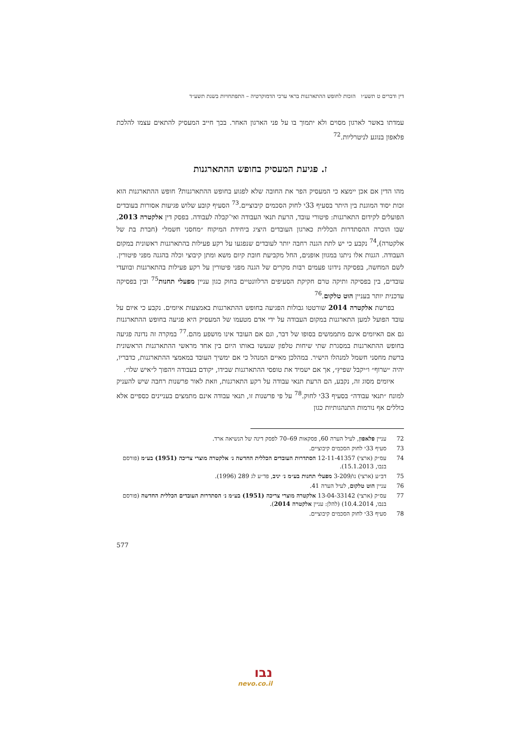דין ודברים ט תשע״ו הזכות לחופש ההתארגנות בראי ערכי הדמוקרטיה – התפתחויות בשנת תשע״ד
עמדתו באשר לארגון מסוים ולא יתמוך בו על פני הארגון האחר. בכך חייב המעסיק להתאים עצמו להלכת פלאפון בנוגע לניטרליות.<sup>72</sup>
ז. פגיעת המעסיק בחופש ההתארגנות
מהו הדין אם אכן יימצא כי המעסיק הפר את החובה שלא לפגוע בחופש ההתארגנות? חופש ההתארגנות הוא זכות יסוד המוגנת בין היתר בסעיף 33י לחוק הסכמים קיבוציים.<sup>73</sup> הסעיף קובע שלוש פגיעות אסורות בעובדים הפועלים לקידום התארגנות: פיטורי עובד, הרעת תנאי העבודה ואי־קבלה לעבודה. בפסק דין אלקטרה 2013, שבו הוכרה ההסתדרות הכללית כארגון העובדים היציג ביחידת המיקוח ״מחסני חשמל״ (חברת בת של אלקטרה),<sup>74</sup> נקבע כי יש לתת הגנה רחבה יותר לעובדים שנפגעו על רקע פעילות בהתארגנות ראשונית במקום העבודה. הגנות אלו ניתנו במגוון אופנים, החל מקביעת חובת קיום משא ומתן קיבוצי וכלה בהגנה מפני פיטורין. לשם המחשה, בפסיקה נידונו פעמים רבות מקרים של הגנה מפני פיטורין על רקע פעילות בהתארגנות ובוועדי עובדים, בין בפסיקה ותיקה טרם חקיקת הסעיפים הרלוונטיים בחוק כגון עניין מפעלי תחנות<sup>75</sup> ובין בפסיקה עדכנית יותר בעניין הוט טלקום.<sup>76</sup>
בפרשת אלקטרה 2014 שורטטו גבולות הפגיעה בחופש ההתארגנות באמצעות איומים. נקבע כי איום על עובד הפועל למען התארגנות במקום העבודה על ידי אדם מטעמו של המעסיק היא פגיעה בחופש ההתארגנות גם אם האיומים אינם מתממשים בסופו של דבר, וגם אם העובד אינו מושפע מהם.<sup>77</sup> במקרה זה נדונה פגיעה בחופש ההתארגנות במסגרת שתי שיחות טלפון שנעשו באותו היום בין אחד מראשי ההתארגנות הראשונית ברשת מחסני חשמל למנהלו הישיר. במהלכן מאיים המנהל כי אם ימשיך העובד במאמצי ההתארגנות, כדבריו, יהיה ״שרוף״ ו״יקבל שפיץ״, אך אם ישמיד את טופסי ההתארגנות שבידו, יקודם בעבודה ויהפוך ל״איש שלו״.
איומים מסוג זה, נקבע, הם הרעת תנאי עבודה על רקע התארגנות, וזאת לאור פרשנות רחבה שיש להעניק למונח ״תנאי עבודה״ בסעיף 33י לחוק.<sup>78</sup> על פי פרשנות זו, תנאי עבודה אינם מתמצים בעניינים כספיים אלא כוללים אף נורמות התנהגותיות כגון
72 עניין פלאפון, לעיל הערה 60, פסקאות 69–70 לפסק דינה של הנשיאה ארד.
73 סעיף 33י לחוק הסכמים קיבוציים.
74 עס״ק (ארצי) 12-11-41357 הסתדרות העובדים הכללית החדשה נ׳ אלקטרה מוצרי צריכה (1951) בע״מ (פורסם בנבו, 15.1.2013).
75 דב״ע (ארצי) נו/3-209 מפעלי תחנות בע״מ נ׳ יניב, פד״ע לג 289 (1996).
76 עניין הוט טלקום, לעיל הערה 41.
77 עס״ק (ארצי) 13-04-33142 אלקטרה מוצרי צריכה (1951) בע״מ נ׳ הסתדרות העובדים הכללית החדשה (פורסם בנבו, 10.4.2014) (להלן: עניין אלקטרה 2014).
78 סעיף 33י לחוק הסכמים קיבוציים.
577
נבו
nevo.co.il